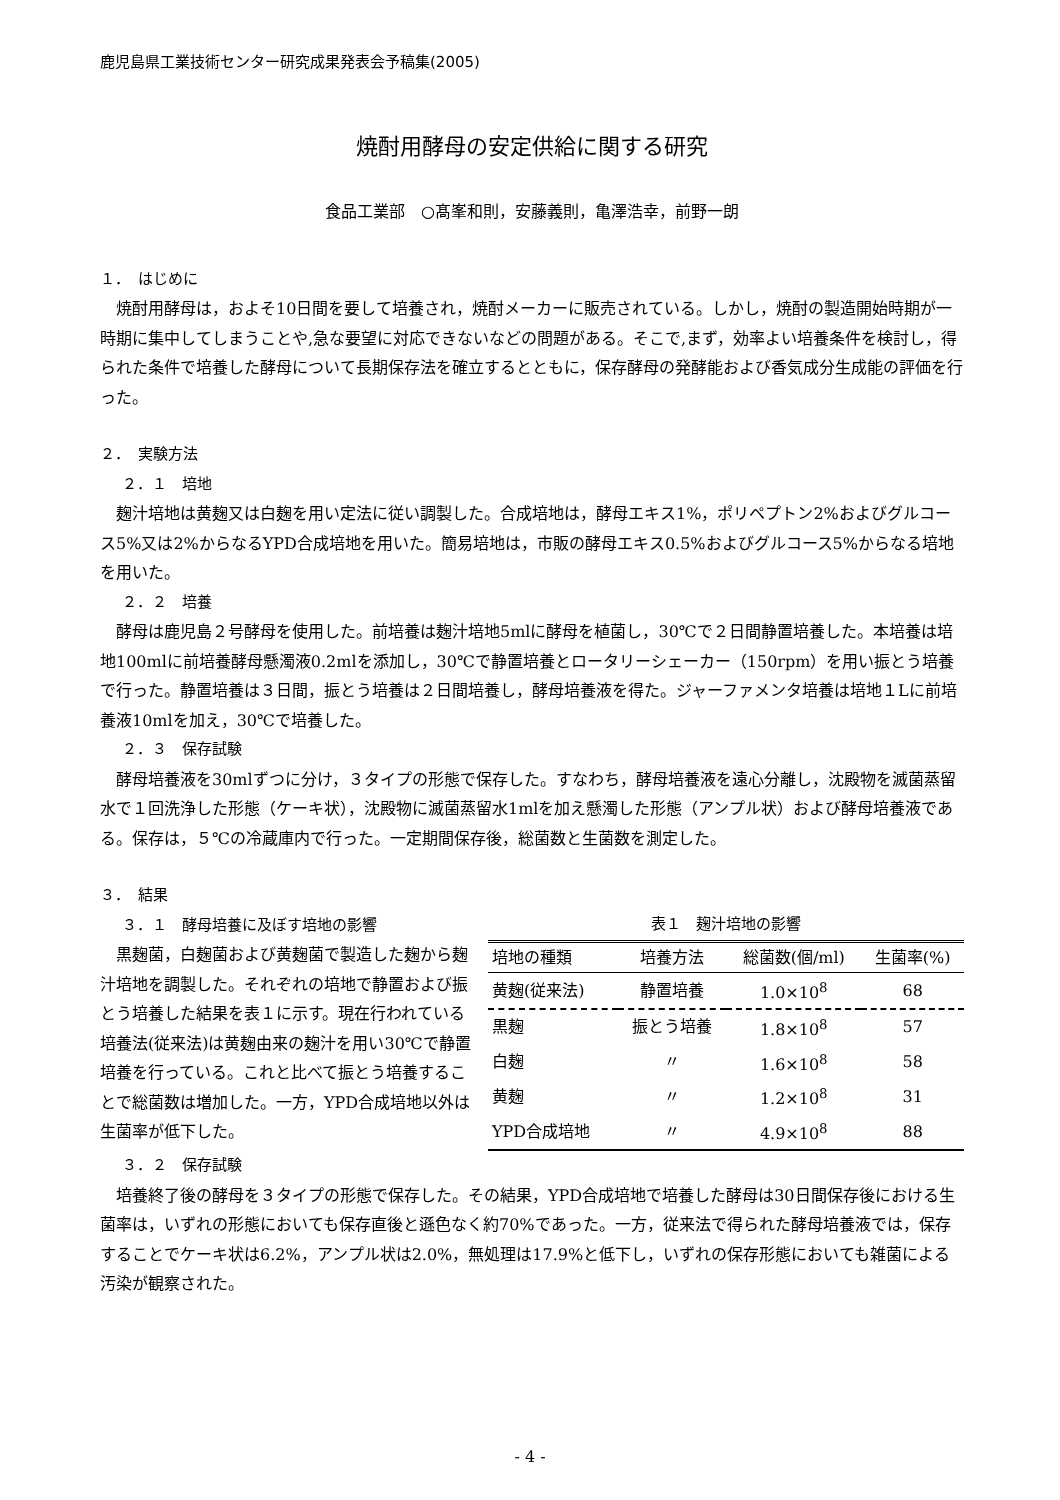鹿児島県工業技術センター研究成果発表会予稿集(2005)
焼酎用酵母の安定供給に関する研究
食品工業部　○髙峯和則，安藤義則，亀澤浩幸，前野一朗
１．　はじめに
焼酎用酵母は，およそ10日間を要して培養され，焼酎メーカーに販売されている。しかし，焼酎の製造開始時期が一時期に集中してしまうことや,急な要望に対応できないなどの問題がある。そこで,まず，効率よい培養条件を検討し，得られた条件で培養した酵母について長期保存法を確立するとともに，保存酵母の発酵能および香気成分生成能の評価を行った。
２．　実験方法
２．１　培地
麹汁培地は黄麹又は白麹を用い定法に従い調製した。合成培地は，酵母エキス1%，ポリペプトン2%およびグルコース5%又は2%からなるYPD合成培地を用いた。簡易培地は，市販の酵母エキス0.5%およびグルコース5%からなる培地を用いた。
２．２　培養
酵母は鹿児島２号酵母を使用した。前培養は麹汁培地5mlに酵母を植菌し，30℃で２日間静置培養した。本培養は培地100mlに前培養酵母懸濁液0.2mlを添加し，30℃で静置培養とロータリーシェーカー（150rpm）を用い振とう培養で行った。静置培養は３日間，振とう培養は２日間培養し，酵母培養液を得た。ジャーファメンタ培養は培地１Lに前培養液10mlを加え，30℃で培養した。
２．３　保存試験
酵母培養液を30mlずつに分け，３タイプの形態で保存した。すなわち，酵母培養液を遠心分離し，沈殿物を滅菌蒸留水で１回洗浄した形態（ケーキ状），沈殿物に滅菌蒸留水1mlを加え懸濁した形態（アンプル状）および酵母培養液である。保存は，５℃の冷蔵庫内で行った。一定期間保存後，総菌数と生菌数を測定した。
３．　結果
３．１　酵母培養に及ぼす培地の影響
表１　麹汁培地の影響
| 培地の種類 | 培養方法 | 総菌数(個/ml) | 生菌率(%) |
| --- | --- | --- | --- |
| 黄麹(従来法) | 静置培養 | 1.0×10<sup>8</sup> | 68 |
| 黒麹 | 振とう培養 | 1.8×10<sup>8</sup> | 57 |
| 白麹 | 〃 | 1.6×10<sup>8</sup> | 58 |
| 黄麹 | 〃 | 1.2×10<sup>8</sup> | 31 |
| YPD合成培地 | 〃 | 4.9×10<sup>8</sup> | 88 |
黒麹菌，白麹菌および黄麹菌で製造した麹から麹汁培地を調製した。それぞれの培地で静置および振とう培養した結果を表１に示す。現在行われている培養法(従来法)は黄麹由来の麹汁を用い30℃で静置培養を行っている。これと比べて振とう培養することで総菌数は増加した。一方，YPD合成培地以外は生菌率が低下した。
３．２　保存試験
培養終了後の酵母を３タイプの形態で保存した。その結果，YPD合成培地で培養した酵母は30日間保存後における生菌率は，いずれの形態においても保存直後と遜色なく約70%であった。一方，従来法で得られた酵母培養液では，保存することでケーキ状は6.2%，アンプル状は2.0%，無処理は17.9%と低下し，いずれの保存形態においても雑菌による汚染が観察された。
- 4 -